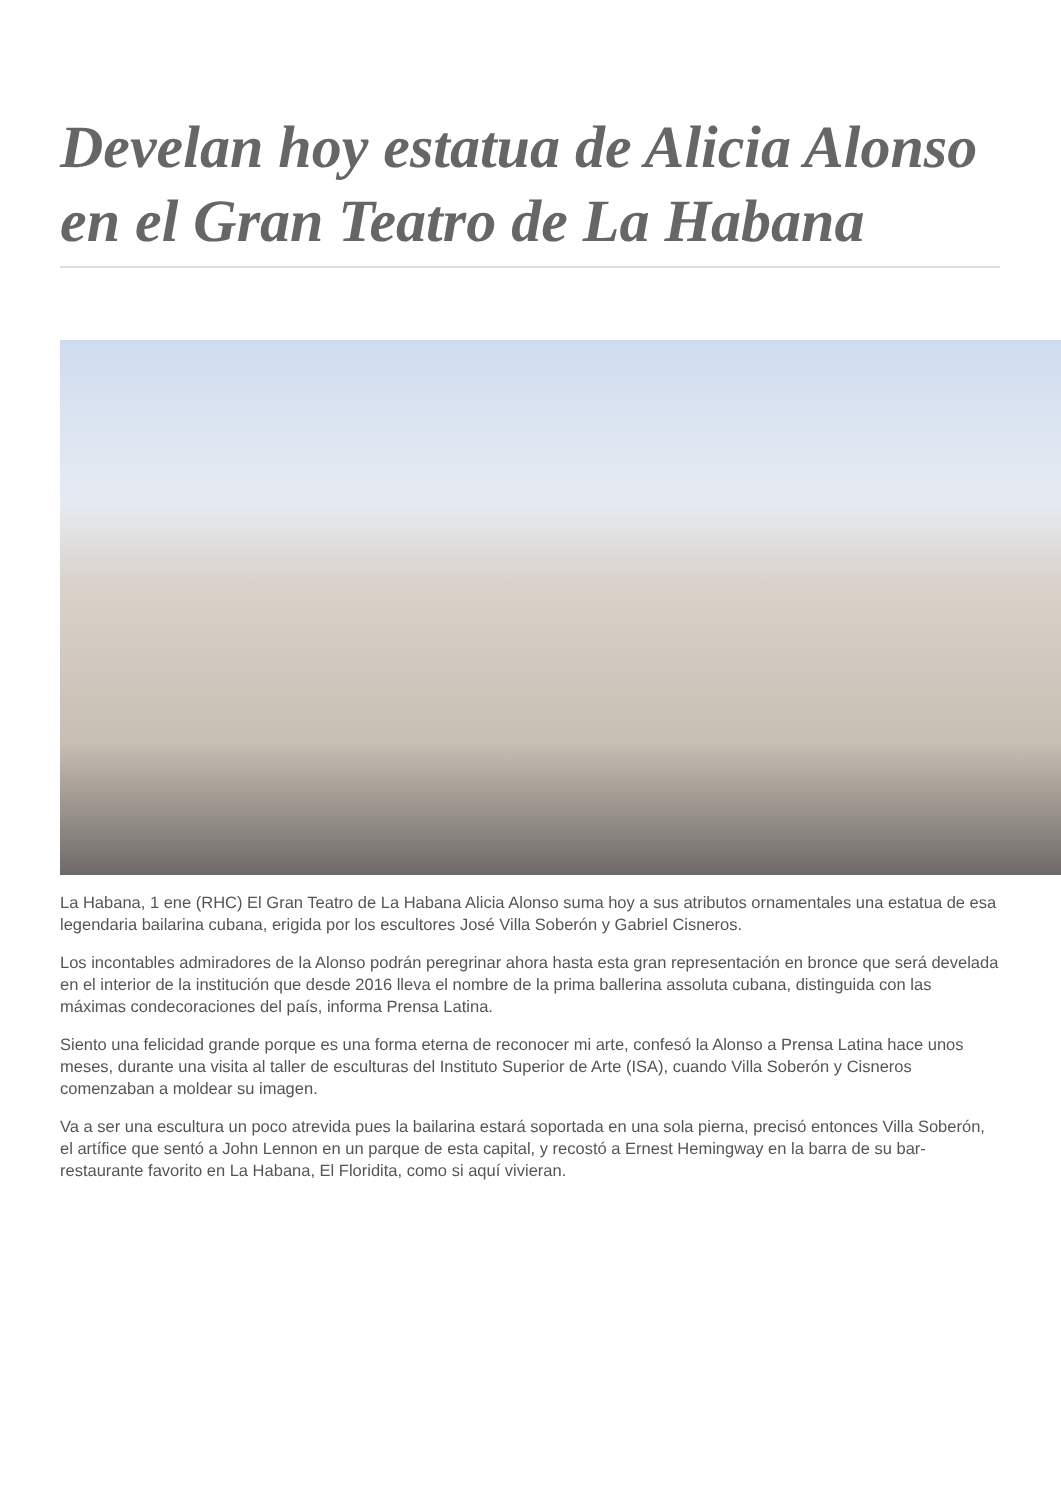Develan hoy estatua de Alicia Alonso en el Gran Teatro de La Habana
La Habana, 1 ene (RHC) El Gran Teatro de La Habana Alicia Alonso suma hoy a sus atributos ornamentales una estatua de esa legendaria bailarina cubana, erigida por los escultores José Villa Soberón y Gabriel Cisneros.
Los incontables admiradores de la Alonso podrán peregrinar ahora hasta esta gran representación en bronce que será develada en el interior de la institución que desde 2016 lleva el nombre de la prima ballerina assoluta cubana, distinguida con las máximas condecoraciones del país, informa Prensa Latina.
Siento una felicidad grande porque es una forma eterna de reconocer mi arte, confesó la Alonso a Prensa Latina hace unos meses, durante una visita al taller de esculturas del Instituto Superior de Arte (ISA), cuando Villa Soberón y Cisneros comenzaban a moldear su imagen.
Va a ser una escultura un poco atrevida pues la bailarina estará soportada en una sola pierna, precisó entonces Villa Soberón, el artífice que sentó a John Lennon en un parque de esta capital, y recostó a Ernest Hemingway en la barra de su bar-restaurante favorito en La Habana, El Floridita, como si aquí vivieran.